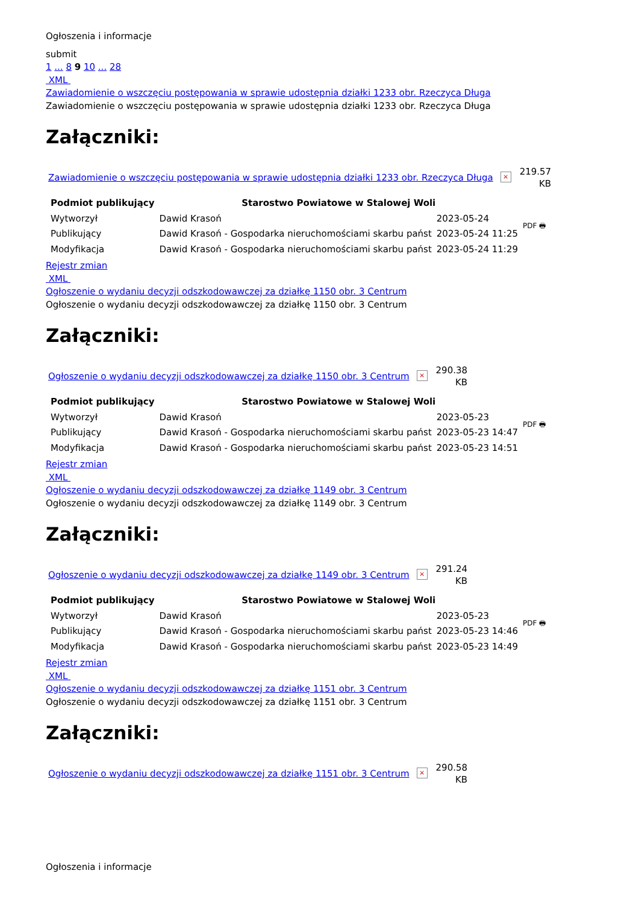Ogłoszenia i informacje
submit
1 ... 8 9 10 ... 28
XML
Zawiadomienie o wszczęciu postępowania w sprawie udostępnia działki 1233 obr. Rzeczyca Długa
Zawiadomienie o wszczęciu postępowania w sprawie udostępnia działki 1233 obr. Rzeczyca Długa
Załączniki:
Zawiadomienie o wszczęciu postępowania w sprawie udostępnia działki 1233 obr. Rzeczyca Długa × 219.57
KB
| Podmiot publikujący | Starostwo Powiatowe w Stalowej Woli | | PDF 🖶 |
| Wytworzył | Dawid Krasoń | 2023-05-24 | |
| Publikujący | Dawid Krasoń - Gospodarka nieruchomościami skarbu państ | 2023-05-24 11:25 | |
| Modyfikacja | Dawid Krasoń - Gospodarka nieruchomościami skarbu państ | 2023-05-24 11:29 | |
Rejestr zmian
XML
Ogłoszenie o wydaniu decyzji odszkodowawczej za działkę 1150 obr. 3 Centrum
Ogłoszenie o wydaniu decyzji odszkodowawczej za działkę 1150 obr. 3 Centrum
Załączniki:
Ogłoszenie o wydaniu decyzji odszkodowawczej za działkę 1150 obr. 3 Centrum × 290.38
KB
| Podmiot publikujący | Starostwo Powiatowe w Stalowej Woli | | PDF 🖶 |
| Wytworzył | Dawid Krasoń | 2023-05-23 | |
| Publikujący | Dawid Krasoń - Gospodarka nieruchomościami skarbu państ | 2023-05-23 14:47 | |
| Modyfikacja | Dawid Krasoń - Gospodarka nieruchomościami skarbu państ | 2023-05-23 14:51 | |
Rejestr zmian
XML
Ogłoszenie o wydaniu decyzji odszkodowawczej za działkę 1149 obr. 3 Centrum
Ogłoszenie o wydaniu decyzji odszkodowawczej za działkę 1149 obr. 3 Centrum
Załączniki:
Ogłoszenie o wydaniu decyzji odszkodowawczej za działkę 1149 obr. 3 Centrum × 291.24
KB
| Podmiot publikujący | Starostwo Powiatowe w Stalowej Woli | | PDF 🖶 |
| Wytworzył | Dawid Krasoń | 2023-05-23 | |
| Publikujący | Dawid Krasoń - Gospodarka nieruchomościami skarbu państ | 2023-05-23 14:46 | |
| Modyfikacja | Dawid Krasoń - Gospodarka nieruchomościami skarbu państ | 2023-05-23 14:49 | |
Rejestr zmian
XML
Ogłoszenie o wydaniu decyzji odszkodowawczej za działkę 1151 obr. 3 Centrum
Ogłoszenie o wydaniu decyzji odszkodowawczej za działkę 1151 obr. 3 Centrum
Załączniki:
Ogłoszenie o wydaniu decyzji odszkodowawczej za działkę 1151 obr. 3 Centrum × 290.58
KB
Ogłoszenia i informacje